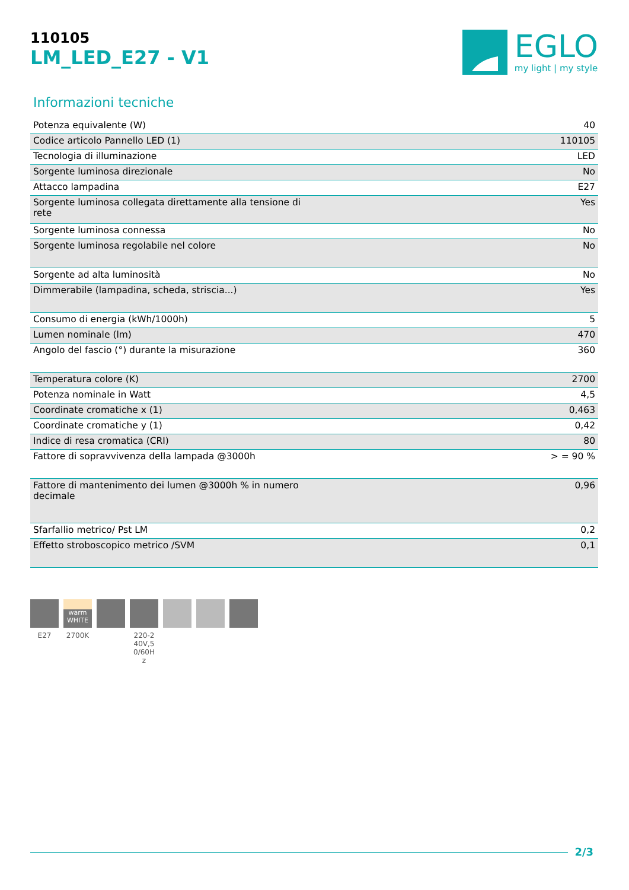110105
LM_LED_E27 - V1
EGLO
my light | my style
Informazioni tecniche
| Potenza equivalente (W) | 40 |
| Codice articolo Pannello LED (1) | 110105 |
| Tecnologia di illuminazione | LED |
| Sorgente luminosa direzionale | No |
| Attacco lampadina | E27 |
| Sorgente luminosa collegata direttamente alla tensione di rete | Yes |
| Sorgente luminosa connessa | No |
| Sorgente luminosa regolabile nel colore | No |
| Sorgente ad alta luminosità | No |
| Dimmerabile (lampadina, scheda, striscia...) | Yes |
| Consumo di energia (kWh/1000h) | 5 |
| Lumen nominale (lm) | 470 |
| Angolo del fascio (°) durante la misurazione | 360 |
| Temperatura colore (K) | 2700 |
| Potenza nominale in Watt | 4,5 |
| Coordinate cromatiche x (1) | 0,463 |
| Coordinate cromatiche y (1) | 0,42 |
| Indice di resa cromatica (CRI) | 80 |
| Fattore di sopravvivenza della lampada @3000h | > = 90 % |
| Fattore di mantenimento dei lumen @3000h % in numero decimale | 0,96 |
| Sfarfallio metrico/ Pst LM | 0,2 |
| Effetto stroboscopico metrico /SVM | 0,1 |
E27
warm
WHITE
2700K
220-2
40V,5
0/60H
z
2/3